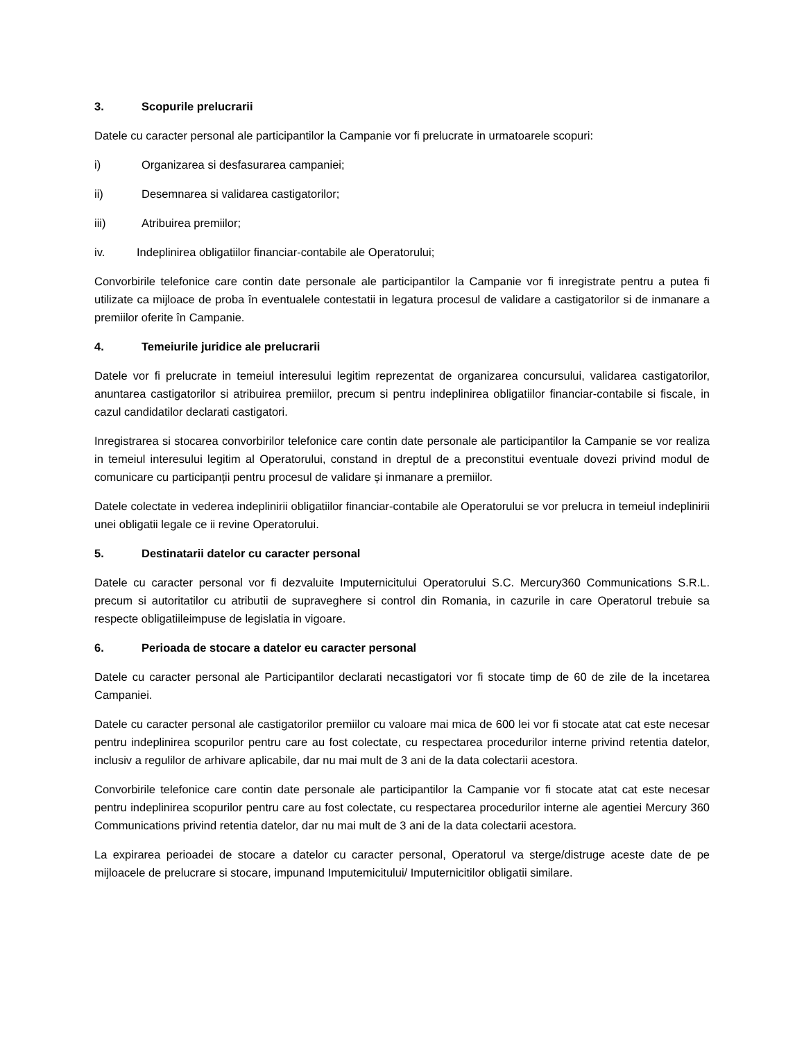3. Scopurile prelucrarii
Datele cu caracter personal ale participantilor la Campanie vor fi prelucrate in urmatoarele scopuri:
i) Organizarea si desfasurarea campaniei;
ii) Desemnarea si validarea castigatorilor;
iii) Atribuirea premiilor;
iv. Indeplinirea obligatiilor financiar-contabile ale Operatorului;
Convorbirile telefonice care contin date personale ale participantilor la Campanie vor fi inregistrate pentru a putea fi utilizate ca mijloace de proba în eventualele contestatii in legatura procesul de validare a castigatorilor si de inmanare a premiilor oferite în Campanie.
4. Temeiurile juridice ale prelucrarii
Datele vor fi prelucrate in temeiul interesului legitim reprezentat de organizarea concursului, validarea castigatorilor, anuntarea castigatorilor si atribuirea premiilor, precum si pentru indeplinirea obligatiilor financiar-contabile si fiscale, in cazul candidatilor declarati castigatori.
Inregistrarea si stocarea convorbirilor telefonice care contin date personale ale participantilor la Campanie se vor realiza in temeiul interesului legitim al Operatorului, constand in dreptul de a preconstitui eventuale dovezi privind modul de comunicare cu participanții pentru procesul de validare și inmanare a premiilor.
Datele colectate in vederea indeplinirii obligatiilor financiar-contabile ale Operatorului se vor prelucra in temeiul indeplinirii unei obligatii legale ce ii revine Operatorului.
5. Destinatarii datelor cu caracter personal
Datele cu caracter personal vor fi dezvaluite Imputernicitului Operatorului S.C. Mercury360 Communications S.R.L. precum si autoritatilor cu atributii de supraveghere si control din Romania, in cazurile in care Operatorul trebuie sa respecte obligatiileimpuse de legislatia in vigoare.
6. Perioada de stocare a datelor eu caracter personal
Datele cu caracter personal ale Participantilor declarati necastigatori vor fi stocate timp de 60 de zile de la incetarea Campaniei.
Datele cu caracter personal ale castigatorilor premiilor cu valoare mai mica de 600 lei vor fi stocate atat cat este necesar pentru indeplinirea scopurilor pentru care au fost colectate, cu respectarea procedurilor interne privind retentia datelor, inclusiv a regulilor de arhivare aplicabile, dar nu mai mult de 3 ani de la data colectarii acestora.
Convorbirile telefonice care contin date personale ale participantilor la Campanie vor fi stocate atat cat este necesar pentru indeplinirea scopurilor pentru care au fost colectate, cu respectarea procedurilor interne ale agentiei Mercury 360 Communications privind retentia datelor, dar nu mai mult de 3 ani de la data colectarii acestora.
La expirarea perioadei de stocare a datelor cu caracter personal, Operatorul va sterge/distruge aceste date de pe mijloacele de prelucrare si stocare, impunand Imputemicitului/ Imputernicitilor obligatii similare.